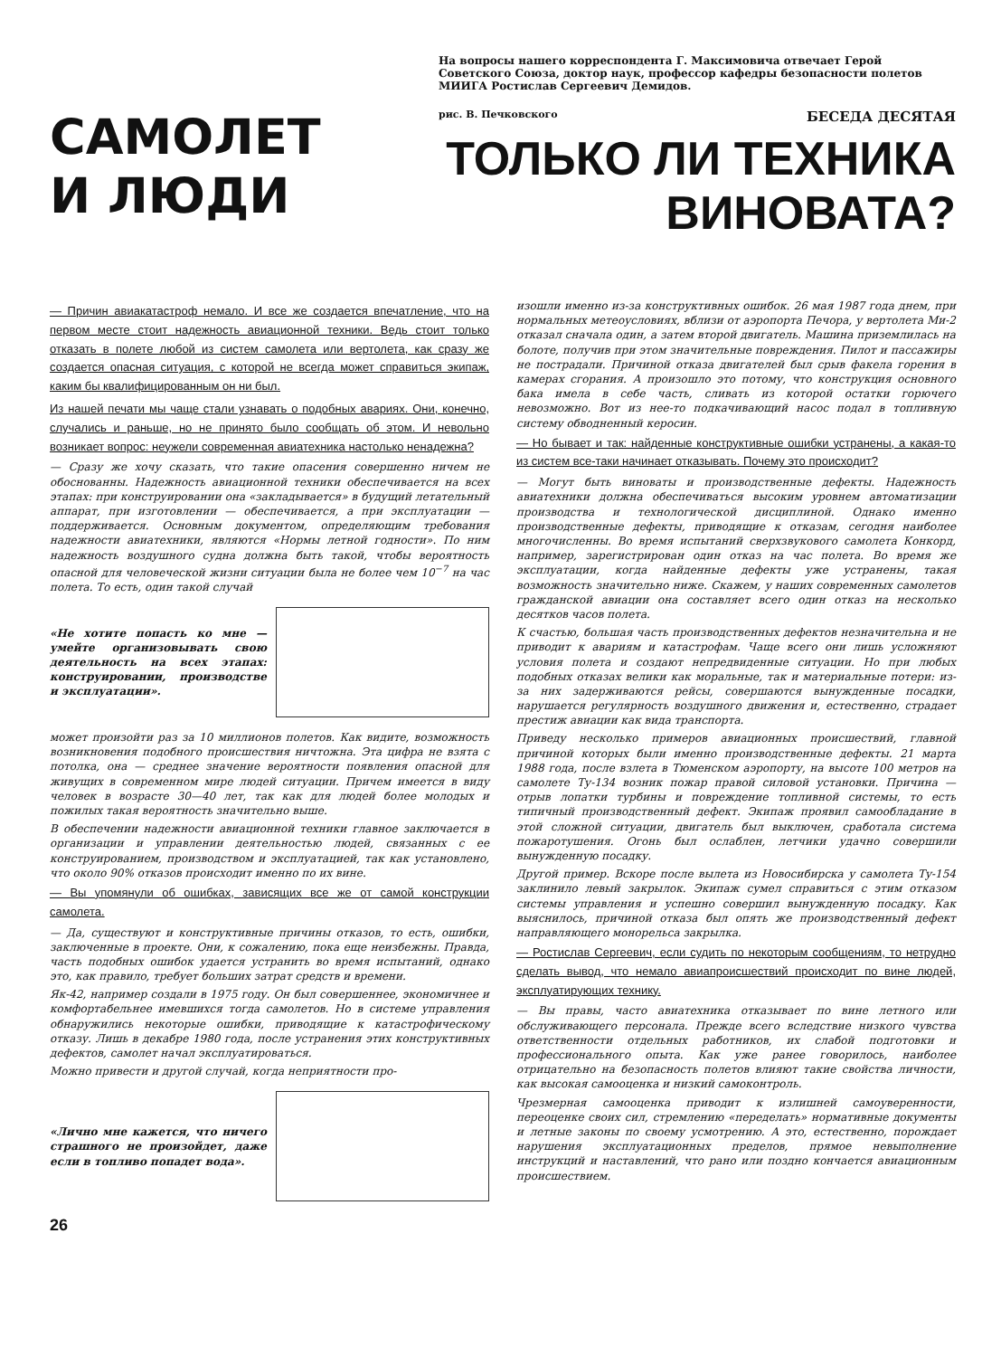САМОЛЕТ
И ЛЮДИ
На вопросы нашего корреспондента Г. Максимовича отвечает Герой Советского Союза, доктор наук, профессор кафедры безопасности полетов МИИГА Ростислав Сергеевич Демидов.
рис. В. Печковского БЕСЕДА ДЕСЯТАЯ
ТОЛЬКО ЛИ ТЕХНИКА
ВИНОВАТА?
— Причин авиакатастроф немало. И все же создается впечатление, что на первом месте стоит надежность авиационной техники. Ведь стоит только отказать в полете любой из систем самолета или вертолета, как сразу же создается опасная ситуация, с которой не всегда может справиться экипаж, каким бы квалифицированным он ни был.
Из нашей печати мы чаще стали узнавать о подобных авариях. Они, конечно, случались и раньше, но не принято было сообщать об этом. И невольно возникает вопрос: неужели современная авиатехника настолько ненадежна?
— Сразу же хочу сказать, что такие опасения совершенно ничем не обоснованны. Надежность авиационной техники обеспечивается на всех этапах: при конструировании она «закладывается» в будущий летательный аппарат, при изготовлении — обеспечивается, а при эксплуатации — поддерживается. Основным документом, определяющим требования надежности авиатехники, являются «Нормы летной годности». По ним надежность воздушного судна должна быть такой, чтобы вероятность опасной для человеческой жизни ситуации была не более чем 10<sup>−7</sup> на час полета. То есть, один такой случай
«Не хотите попасть ко мне — умейте организовывать свою деятельность на всех этапах: конструировании, производстве и эксплуатации».
может произойти раз за 10 миллионов полетов. Как видите, возможность возникновения подобного происшествия ничтожна. Эта цифра не взята с потолка, она — среднее значение вероятности появления опасной для живущих в современном мире людей ситуации. Причем имеется в виду человек в возрасте 30—40 лет, так как для людей более молодых и пожилых такая вероятность значительно выше.
В обеспечении надежности авиационной техники главное заключается в организации и управлении деятельностью людей, связанных с ее конструированием, производством и эксплуатацией, так как установлено, что около 90% отказов происходит именно по их вине.
— Вы упомянули об ошибках, зависящих все же от самой конструкции самолета.
— Да, существуют и конструктивные причины отказов, то есть, ошибки, заключенные в проекте. Они, к сожалению, пока еще неизбежны. Правда, часть подобных ошибок удается устранить во время испытаний, однако это, как правило, требует больших затрат средств и времени.
Як-42, например создали в 1975 году. Он был совершеннее, экономичнее и комфортабельнее имевшихся тогда самолетов. Но в системе управления обнаружились некоторые ошибки, приводящие к катастрофическому отказу. Лишь в декабре 1980 года, после устранения этих конструктивных дефектов, самолет начал эксплуатироваться.
Можно привести и другой случай, когда неприятности про-
«Лично мне кажется, что ничего страшного не произойдет, даже если в топливо попадет вода».
26
изошли именно из-за конструктивных ошибок. 26 мая 1987 года днем, при нормальных метеоусловиях, вблизи от аэропорта Печора, у вертолета Ми-2 отказал сначала один, а затем второй двигатель. Машина приземлилась на болоте, получив при этом значительные повреждения. Пилот и пассажиры не пострадали. Причиной отказа двигателей был срыв факела горения в камерах сгорания. А произошло это потому, что конструкция основного бака имела в себе часть, сливать из которой остатки горючего невозможно. Вот из нее-то подкачивающий насос подал в топливную систему обводненный керосин.
— Но бывает и так: найденные конструктивные ошибки устранены, а какая-то из систем все-таки начинает отказывать. Почему это происходит?
— Могут быть виноваты и производственные дефекты. Надежность авиатехники должна обеспечиваться высоким уровнем автоматизации производства и технологической дисциплиной. Однако именно производственные дефекты, приводящие к отказам, сегодня наиболее многочисленны. Во время испытаний сверхзвукового самолета Конкорд, например, зарегистрирован один отказ на час полета. Во время же эксплуатации, когда найденные дефекты уже устранены, такая возможность значительно ниже. Скажем, у наших современных самолетов гражданской авиации она составляет всего один отказ на несколько десятков часов полета.
К счастью, большая часть производственных дефектов незначительна и не приводит к авариям и катастрофам. Чаще всего они лишь усложняют условия полета и создают непредвиденные ситуации. Но при любых подобных отказах велики как моральные, так и материальные потери: из-за них задерживаются рейсы, совершаются вынужденные посадки, нарушается регулярность воздушного движения и, естественно, страдает престиж авиации как вида транспорта.
Приведу несколько примеров авиационных происшествий, главной причиной которых были именно производственные дефекты. 21 марта 1988 года, после взлета в Тюменском аэропорту, на высоте 100 метров на самолете Ту-134 возник пожар правой силовой установки. Причина — отрыв лопатки турбины и повреждение топливной системы, то есть типичный производственный дефект. Экипаж проявил самообладание в этой сложной ситуации, двигатель был выключен, сработала система пожаротушения. Огонь был ослаблен, летчики удачно совершили вынужденную посадку.
Другой пример. Вскоре после вылета из Новосибирска у самолета Ту-154 заклинило левый закрылок. Экипаж сумел справиться с этим отказом системы управления и успешно совершил вынужденную посадку. Как выяснилось, причиной отказа был опять же производственный дефект направляющего монорельса закрылка.
— Ростислав Сергеевич, если судить по некоторым сообщениям, то нетрудно сделать вывод, что немало авиапроисшествий происходит по вине людей, эксплуатирующих технику.
— Вы правы, часто авиатехника отказывает по вине летного или обслуживающего персонала. Прежде всего вследствие низкого чувства ответственности отдельных работников, их слабой подготовки и профессионального опыта. Как уже ранее говорилось, наиболее отрицательно на безопасность полетов влияют такие свойства личности, как высокая самооценка и низкий самоконтроль.
Чрезмерная самооценка приводит к излишней самоуверенности, переоценке своих сил, стремлению «переделать» нормативные документы и летные законы по своему усмотрению. А это, естественно, порождает нарушения эксплуатационных пределов, прямое невыполнение инструкций и наставлений, что рано или поздно кончается авиационным происшествием.